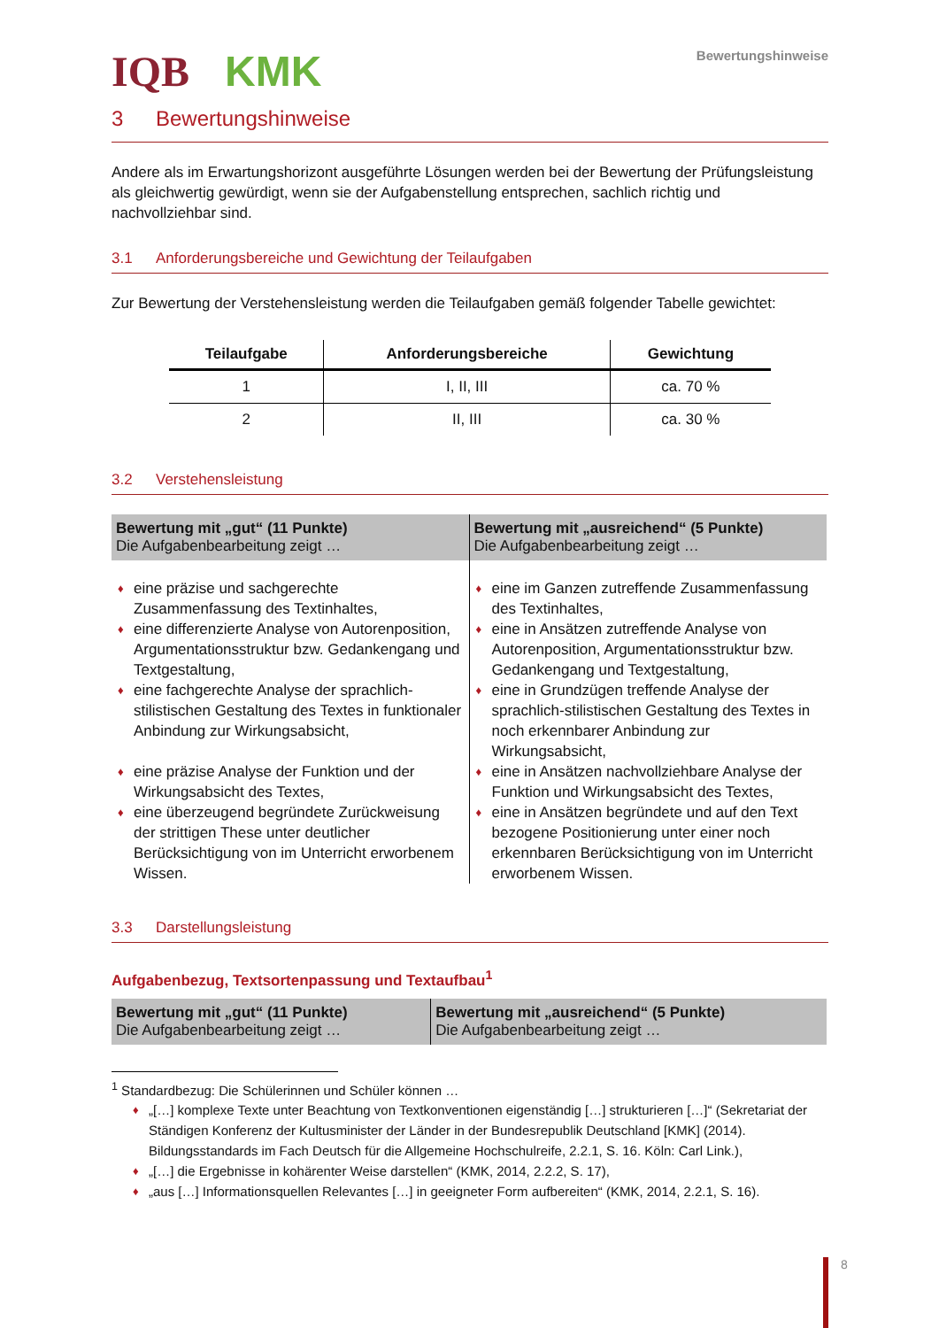IQB KMK
Bewertungshinweise
3 Bewertungshinweise
Andere als im Erwartungshorizont ausgeführte Lösungen werden bei der Bewertung der Prüfungsleistung als gleichwertig gewürdigt, wenn sie der Aufgabenstellung entsprechen, sachlich richtig und nachvollziehbar sind.
3.1 Anforderungsbereiche und Gewichtung der Teilaufgaben
Zur Bewertung der Verstehensleistung werden die Teilaufgaben gemäß folgender Tabelle gewichtet:
| Teilaufgabe | Anforderungsbereiche | Gewichtung |
| --- | --- | --- |
| 1 | I, II, III | ca. 70 % |
| 2 | II, III | ca. 30 % |
3.2 Verstehensleistung
| Bewertung mit „gut“ (11 Punkte) Die Aufgabenbearbeitung zeigt … | Bewertung mit „ausreichend“ (5 Punkte) Die Aufgabenbearbeitung zeigt … |
| --- | --- |
| ♦ eine präzise und sachgerechte Zusammenfassung des Textinhaltes, ♦ eine differenzierte Analyse von Autorenposition, Argumentationsstruktur bzw. Gedankengang und Textgestaltung, ♦ eine fachgerechte Analyse der sprachlich-stilistischen Gestaltung des Textes in funktionaler Anbindung zur Wirkungsabsicht, ♦ eine präzise Analyse der Funktion und der Wirkungsabsicht des Textes, ♦ eine überzeugend begründete Zurückweisung der strittigen These unter deutlicher Berücksichtigung von im Unterricht erworbenem Wissen. | ♦ eine im Ganzen zutreffende Zusammenfassung des Textinhaltes, ♦ eine in Ansätzen zutreffende Analyse von Autorenposition, Argumentationsstruktur bzw. Gedankengang und Textgestaltung, ♦ eine in Grundzügen treffende Analyse der sprachlich-stilistischen Gestaltung des Textes in noch erkennbarer Anbindung zur Wirkungsabsicht, ♦ eine in Ansätzen nachvollziehbare Analyse der Funktion und Wirkungsabsicht des Textes, ♦ eine in Ansätzen begründete und auf den Text bezogene Positionierung unter einer noch erkennbaren Berücksichtigung von im Unterricht erworbenem Wissen. |
3.3 Darstellungsleistung
Aufgabenbezug, Textsortenpassung und Textaufbau<sup>1</sup>
| Bewertung mit „gut“ (11 Punkte) Die Aufgabenbearbeitung zeigt … | Bewertung mit „ausreichend“ (5 Punkte) Die Aufgabenbearbeitung zeigt … |
| --- | --- |
<sup>1</sup> Standardbezug: Die Schülerinnen und Schüler können …
♦ „[…] komplexe Texte unter Beachtung von Textkonventionen eigenständig […] strukturieren […]“ (Sekretariat der Ständigen Konferenz der Kultusminister der Länder in der Bundesrepublik Deutschland [KMK] (2014). Bildungsstandards im Fach Deutsch für die Allgemeine Hochschulreife, 2.2.1, S. 16. Köln: Carl Link.),
♦ „[…] die Ergebnisse in kohärenter Weise darstellen“ (KMK, 2014, 2.2.2, S. 17),
♦ „aus […] Informationsquellen Relevantes […] in geeigneter Form aufbereiten“ (KMK, 2014, 2.2.1, S. 16).
8